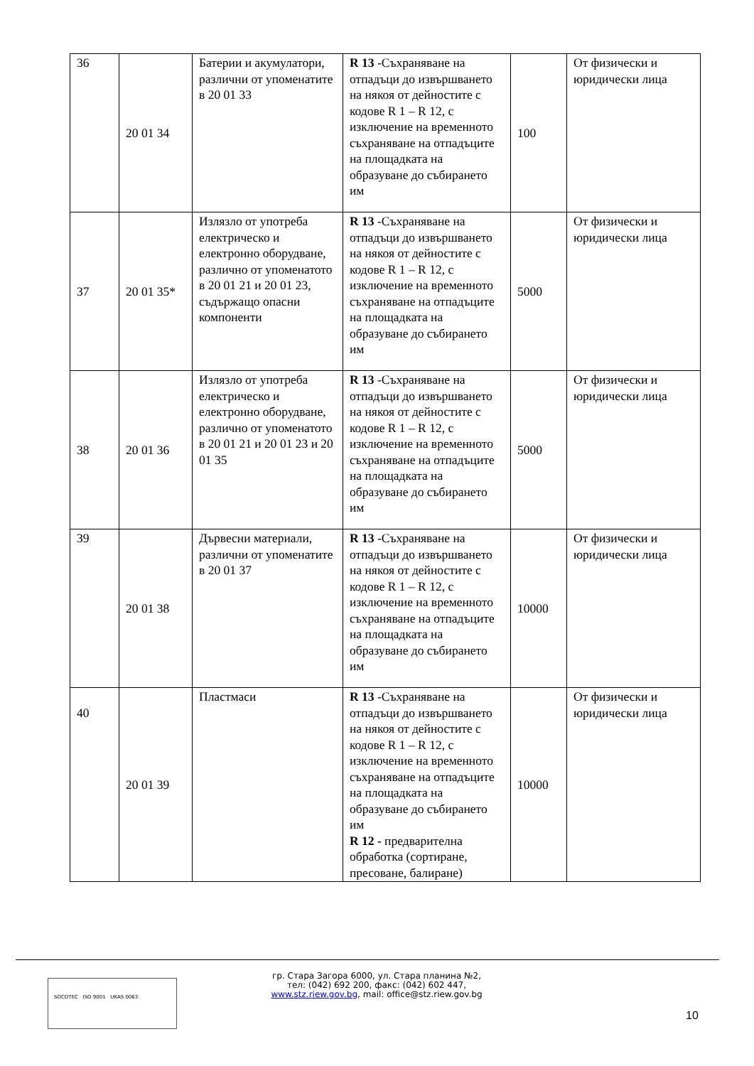| 36 | 20 01 34 | Батерии и акумулатори, различни от упоменатите в 20 01 33 | R 13 -Съхраняване на отпадъци до извършването на някоя от дейностите с кодове R 1 – R 12, с изключение на временното съхраняване на отпадъците на площадката на образуване до събирането им | 100 | От физически и юридически лица |
| 37 | 20 01 35* | Излязло от употреба електрическо и електронно оборудване, различно от упоменатото в 20 01 21 и 20 01 23, съдържащо опасни компоненти | R 13 -Съхраняване на отпадъци до извършването на някоя от дейностите с кодове R 1 – R 12, с изключение на временното съхраняване на отпадъците на площадката на образуване до събирането им | 5000 | От физически и юридически лица |
| 38 | 20 01 36 | Излязло от употреба електрическо и електронно оборудване, различно от упоменатото в 20 01 21 и 20 01 23 и 20 01 35 | R 13 -Съхраняване на отпадъци до извършването на някоя от дейностите с кодове R 1 – R 12, с изключение на временното съхраняване на отпадъците на площадката на образуване до събирането им | 5000 | От физически и юридически лица |
| 39 | 20 01 38 | Дървесни материали, различни от упоменатите в 20 01 37 | R 13 -Съхраняване на отпадъци до извършването на някоя от дейностите с кодове R 1 – R 12, с изключение на временното съхраняване на отпадъците на площадката на образуване до събирането им | 10000 | От физически и юридически лица |
| 40 | 20 01 39 | Пластмаси | R 13 -Съхраняване на отпадъци до извършването на някоя от дейностите с кодове R 1 – R 12, с изключение на временното съхраняване на отпадъците на площадката на образуване до събирането им R 12 - предварителна обработка (сортиране, пресоване, балиране) | 10000 | От физически и юридически лица |
гр. Стара Загора 6000, ул. Стара планина №2,
тел: (042) 692 200, факс: (042) 602 447,
www.stz.riew.gov.bg, mail: office@stz.riew.gov.bg
SOCOTEC ISO 9001 UKAS 0063
10